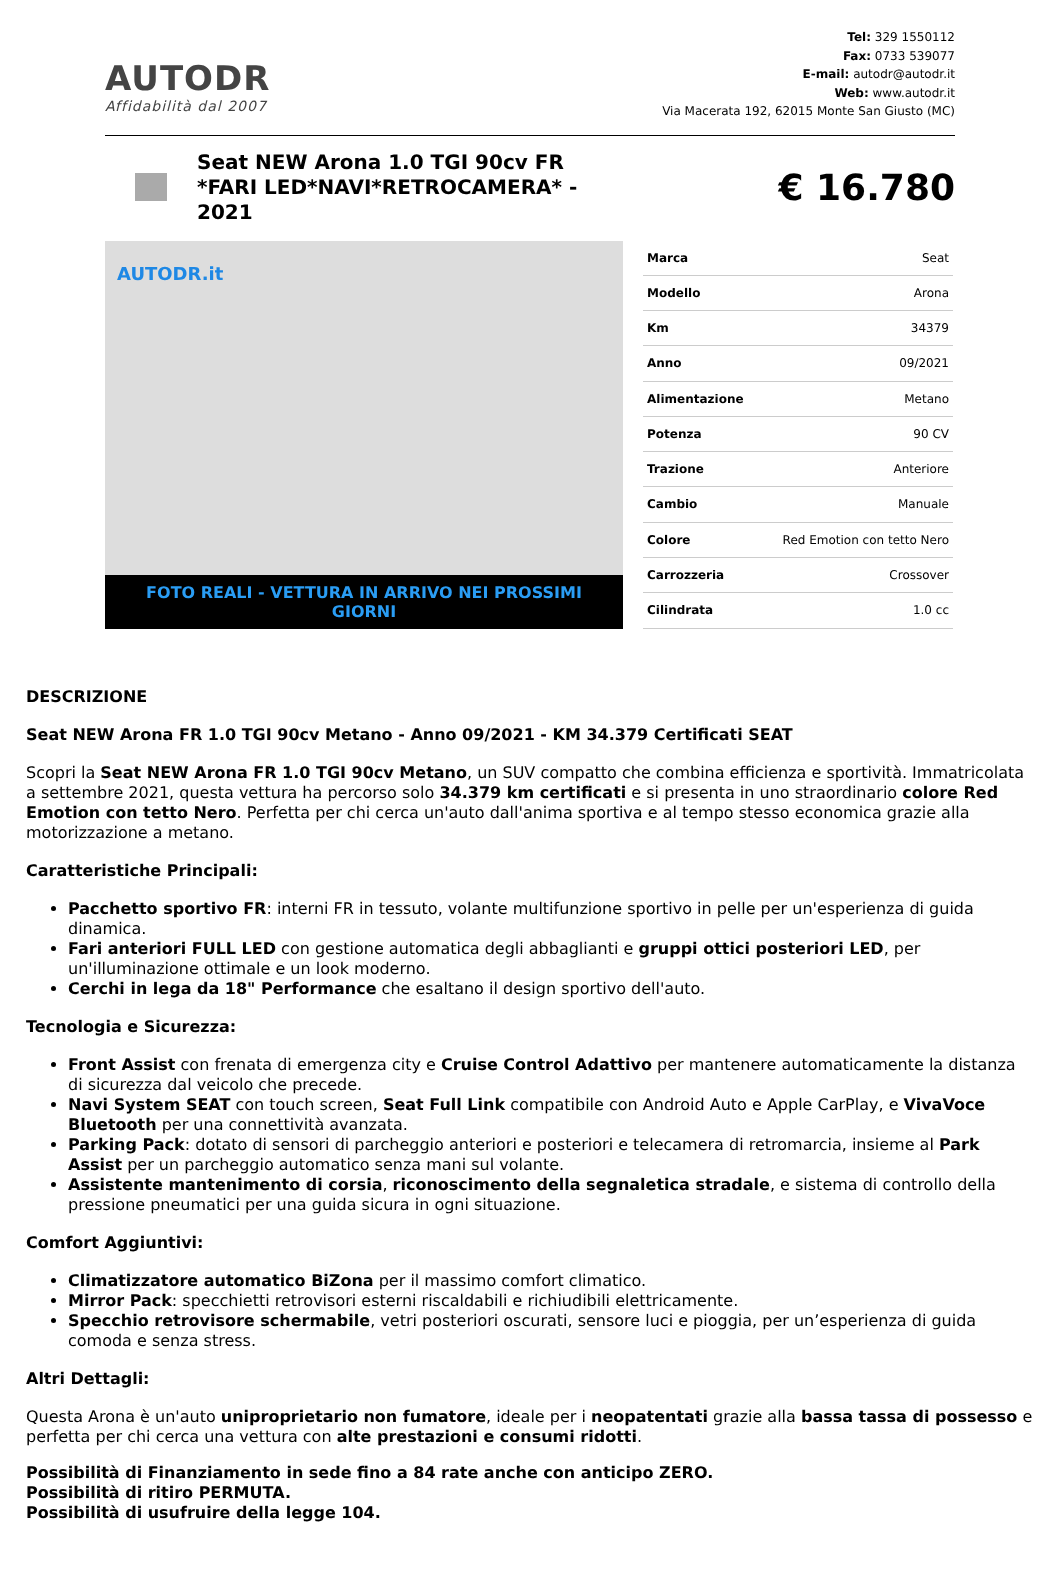AUTODR
Affidabilità dal 2007
Tel: 329 1550112
Fax: 0733 539077
E-mail: autodr@autodr.it
Web: www.autodr.it
Via Macerata 192, 62015 Monte San Giusto (MC)
Seat NEW Arona 1.0 TGI 90cv FR *FARI LED*NAVI*RETROCAMERA* - 2021
€ 16.780
AUTODR.it
FOTO REALI - VETTURA IN ARRIVO NEI PROSSIMI GIORNI
| Marca | Seat |
| Modello | Arona |
| Km | 34379 |
| Anno | 09/2021 |
| Alimentazione | Metano |
| Potenza | 90 CV |
| Trazione | Anteriore |
| Cambio | Manuale |
| Colore | Red Emotion con tetto Nero |
| Carrozzeria | Crossover |
| Cilindrata | 1.0 cc |
DESCRIZIONE
Seat NEW Arona FR 1.0 TGI 90cv Metano - Anno 09/2021 - KM 34.379 Certificati SEAT
Scopri la Seat NEW Arona FR 1.0 TGI 90cv Metano, un SUV compatto che combina efficienza e sportività. Immatricolata a settembre 2021, questa vettura ha percorso solo 34.379 km certificati e si presenta in uno straordinario colore Red Emotion con tetto Nero. Perfetta per chi cerca un'auto dall'anima sportiva e al tempo stesso economica grazie alla motorizzazione a metano.
Caratteristiche Principali:
Pacchetto sportivo FR: interni FR in tessuto, volante multifunzione sportivo in pelle per un'esperienza di guida dinamica.
Fari anteriori FULL LED con gestione automatica degli abbaglianti e gruppi ottici posteriori LED, per un'illuminazione ottimale e un look moderno.
Cerchi in lega da 18" Performance che esaltano il design sportivo dell'auto.
Tecnologia e Sicurezza:
Front Assist con frenata di emergenza city e Cruise Control Adattivo per mantenere automaticamente la distanza di sicurezza dal veicolo che precede.
Navi System SEAT con touch screen, Seat Full Link compatibile con Android Auto e Apple CarPlay, e VivaVoce Bluetooth per una connettività avanzata.
Parking Pack: dotato di sensori di parcheggio anteriori e posteriori e telecamera di retromarcia, insieme al Park Assist per un parcheggio automatico senza mani sul volante.
Assistente mantenimento di corsia, riconoscimento della segnaletica stradale, e sistema di controllo della pressione pneumatici per una guida sicura in ogni situazione.
Comfort Aggiuntivi:
Climatizzatore automatico BiZona per il massimo comfort climatico.
Mirror Pack: specchietti retrovisori esterni riscaldabili e richiudibili elettricamente.
Specchio retrovisore schermabile, vetri posteriori oscurati, sensore luci e pioggia, per un’esperienza di guida comoda e senza stress.
Altri Dettagli:
Questa Arona è un'auto uniproprietario non fumatore, ideale per i neopatentati grazie alla bassa tassa di possesso e perfetta per chi cerca una vettura con alte prestazioni e consumi ridotti.
Possibilità di Finanziamento in sede fino a 84 rate anche con anticipo ZERO.
Possibilità di ritiro PERMUTA.
Possibilità di usufruire della legge 104.